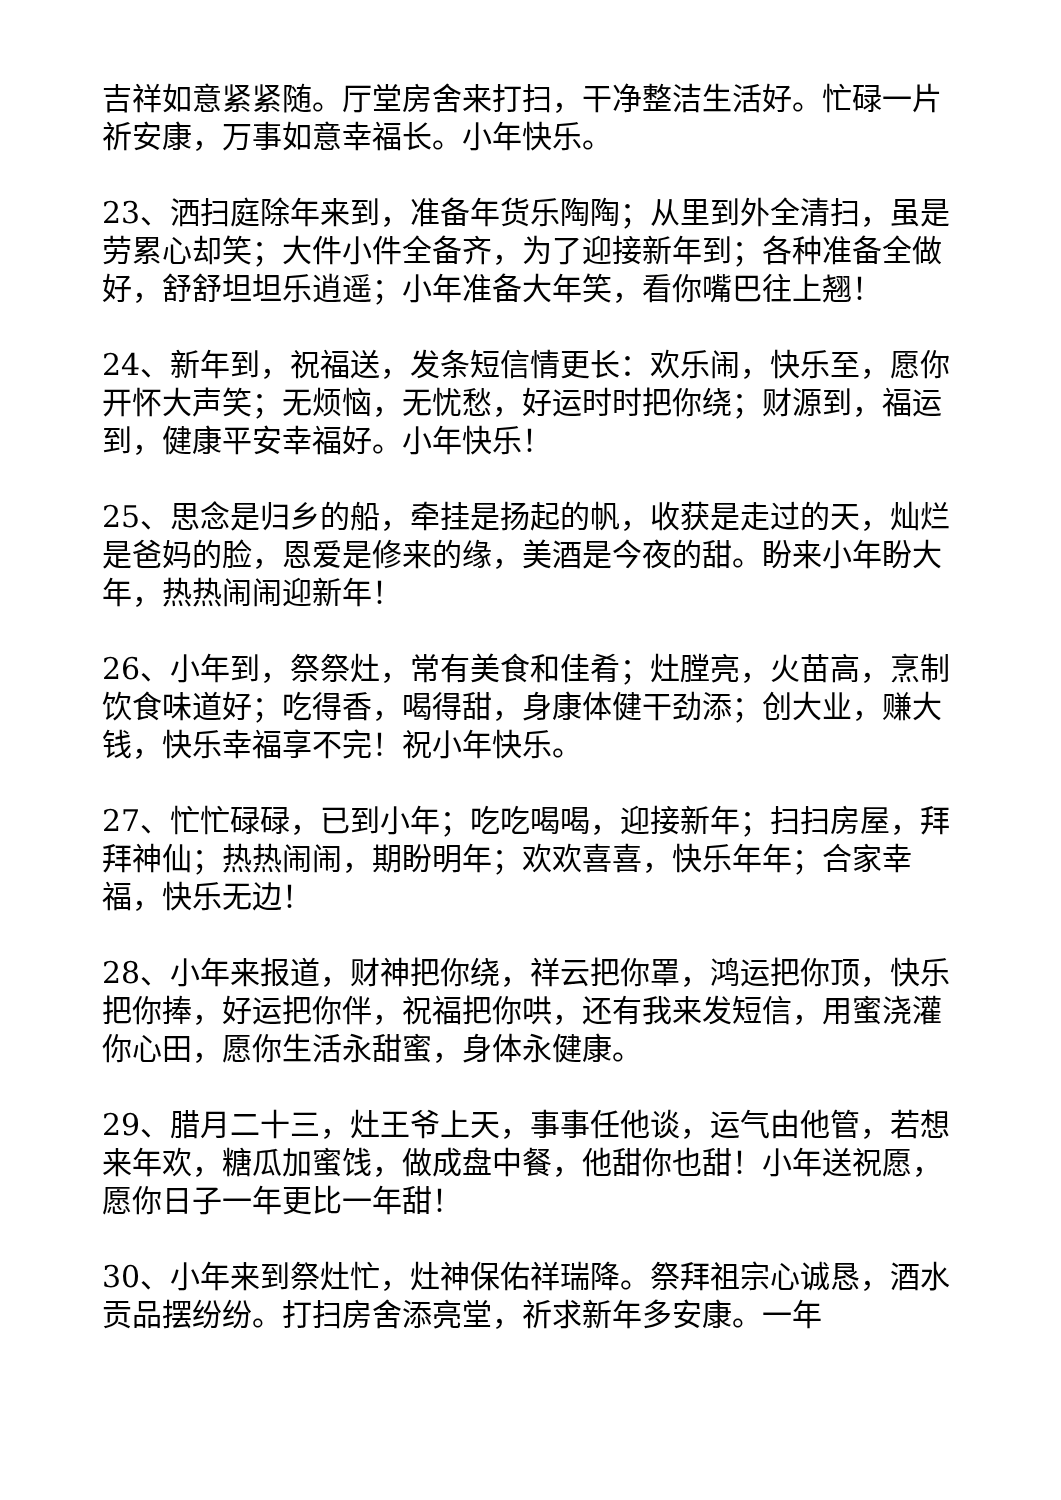吉祥如意紧紧随。厅堂房舍来打扫，干净整洁生活好。忙碌一片祈安康，万事如意幸福长。小年快乐。
23、洒扫庭除年来到，准备年货乐陶陶；从里到外全清扫，虽是劳累心却笑；大件小件全备齐，为了迎接新年到；各种准备全做好，舒舒坦坦乐逍遥；小年准备大年笑，看你嘴巴往上翘！
24、新年到，祝福送，发条短信情更长：欢乐闹，快乐至，愿你开怀大声笑；无烦恼，无忧愁，好运时时把你绕；财源到，福运到，健康平安幸福好。小年快乐！
25、思念是归乡的船，牵挂是扬起的帆，收获是走过的天，灿烂是爸妈的脸，恩爱是修来的缘，美酒是今夜的甜。盼来小年盼大年，热热闹闹迎新年！
26、小年到，祭祭灶，常有美食和佳肴；灶膛亮，火苗高，烹制饮食味道好；吃得香，喝得甜，身康体健干劲添；创大业，赚大钱，快乐幸福享不完！祝小年快乐。
27、忙忙碌碌，已到小年；吃吃喝喝，迎接新年；扫扫房屋，拜拜神仙；热热闹闹，期盼明年；欢欢喜喜，快乐年年；合家幸福，快乐无边！
28、小年来报道，财神把你绕，祥云把你罩，鸿运把你顶，快乐把你捧，好运把你伴，祝福把你哄，还有我来发短信，用蜜浇灌你心田，愿你生活永甜蜜，身体永健康。
29、腊月二十三，灶王爷上天，事事任他谈，运气由他管，若想来年欢，糖瓜加蜜饯，做成盘中餐，他甜你也甜！小年送祝愿，愿你日子一年更比一年甜！
30、小年来到祭灶忙，灶神保佑祥瑞降。祭拜祖宗心诚恳，酒水贡品摆纷纷。打扫房舍添亮堂，祈求新年多安康。一年